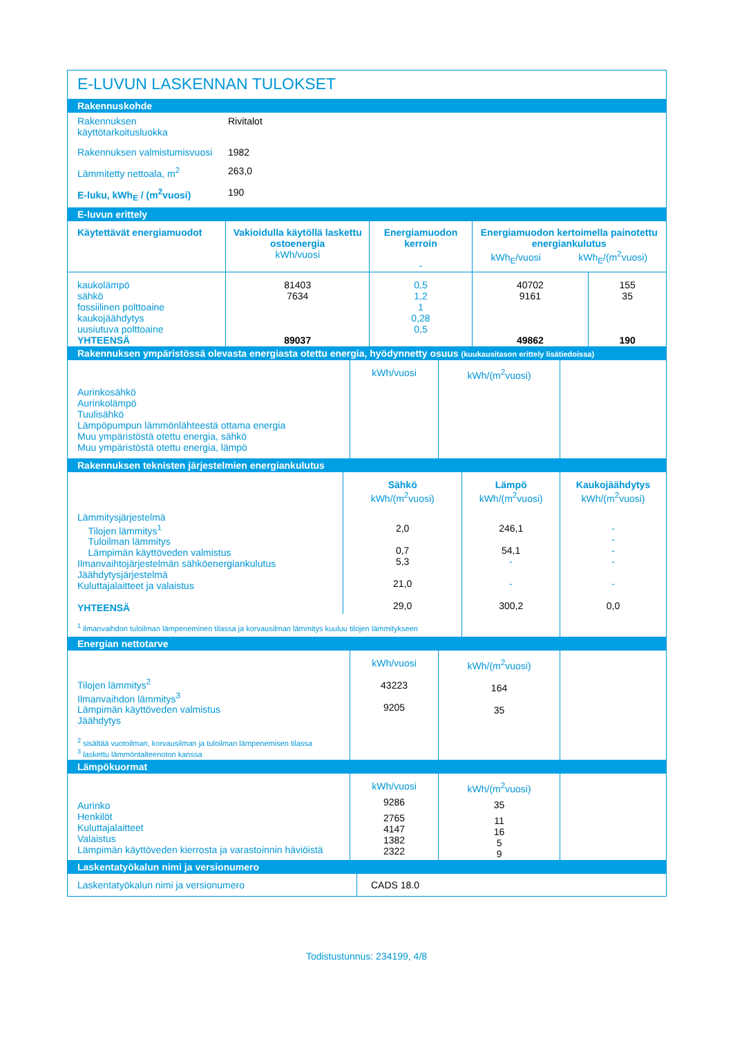E-LUVUN LASKENNAN TULOKSET
Rakennuskohde
| Rakennuksen käyttötarkoitusluokka | Rivitalot |
| Rakennuksen valmistumisvuosi | 1982 |
| Lämmitetty nettoala, m<sup>2</sup> | 263,0 |
| E-luku, kWh<sub>E</sub> / (m<sup>2</sup>vuosi) | 190 |
E-luvun erittely
| Käytettävät energiamuodot | Vakioidulla käytöllä laskettu ostoenergia kWh/vuosi | Energiamuodon kerroin - | Energiamuodon kertoimella painotettu energiankulutus kWh<sub>E</sub>/vuosi kWh<sub>E</sub>/(m<sup>2</sup>vuosi) | |
| --- | --- | --- | --- | --- |
| kaukolämpö sähkö fossiilinen polttoaine kaukojäähdytys uusiutuva polttoaine YHTEENSÄ | 81403 7634 89037 | 0,5 1,2 1 0,28 0,5 | 40702 9161 49862 | 155 35 190 |
Rakennuksen ympäristössä olevasta energiasta otettu energia, hyödynnetty osuus (kuukausitason erittely lisätiedoissa)
| Aurinkosähkö Aurinkolämpö Tuulisähkö Lämpöpumpun lämmönlähteestä ottama energia Muu ympäristöstä otettu energia, sähkö Muu ympäristöstä otettu energia, lämpö | kWh/vuosi | kWh/(m<sup>2</sup>vuosi) | |
Rakennuksen teknisten järjestelmien energiankulutus
| | Sähkö kWh/(m<sup>2</sup>vuosi) | Lämpö kWh/(m<sup>2</sup>vuosi) | Kaukojäähdytys kWh/(m<sup>2</sup>vuosi) |
| Lämmitysjärjestelmä Tilojen lämmitys<sup>1</sup> Tuloilman lämmitys Lämpimän käyttöveden valmistus Ilmanvaihtojärjestelmän sähköenergiankulutus Jäähdytysjärjestelmä Kuluttajalaitteet ja valaistus YHTEENSÄ | 2,0 0,7 5,3 21,0 29,0 | 246,1 54,1 - - 300,2 | - - - - - 0,0 |
| <sup>1</sup> ilmanvaihdon tuloilman lämpeneminen tilassa ja korvausilman lämmitys kuuluu tilojen lämmitykseen | | | |
Energian nettotarve
| Tilojen lämmitys<sup>2</sup> Ilmanvaihdon lämmitys<sup>3</sup> Lämpimän käyttöveden valmistus Jäähdytys <sup>2</sup> sisältää vuotoilman, korvausilman ja tuloilman lämpenemisen tilassa <sup>3</sup> laskettu lämmöntalteenoton kanssa | kWh/vuosi 43223 9205 | kWh/(m<sup>2</sup>vuosi) 164 35 | |
Lämpökuormat
| Aurinko Henkilöt Kuluttajalaitteet Valaistus Lämpimän käyttöveden kierrosta ja varastoinnin häviöistä | kWh/vuosi 9286 2765 4147 1382 2322 | kWh/(m<sup>2</sup>vuosi) 35 11 16 5 9 | |
Laskentatyökalun nimi ja versionumero
| Laskentatyökalun nimi ja versionumero | CADS 18.0 |
Todistustunnus: 234199, 4/8